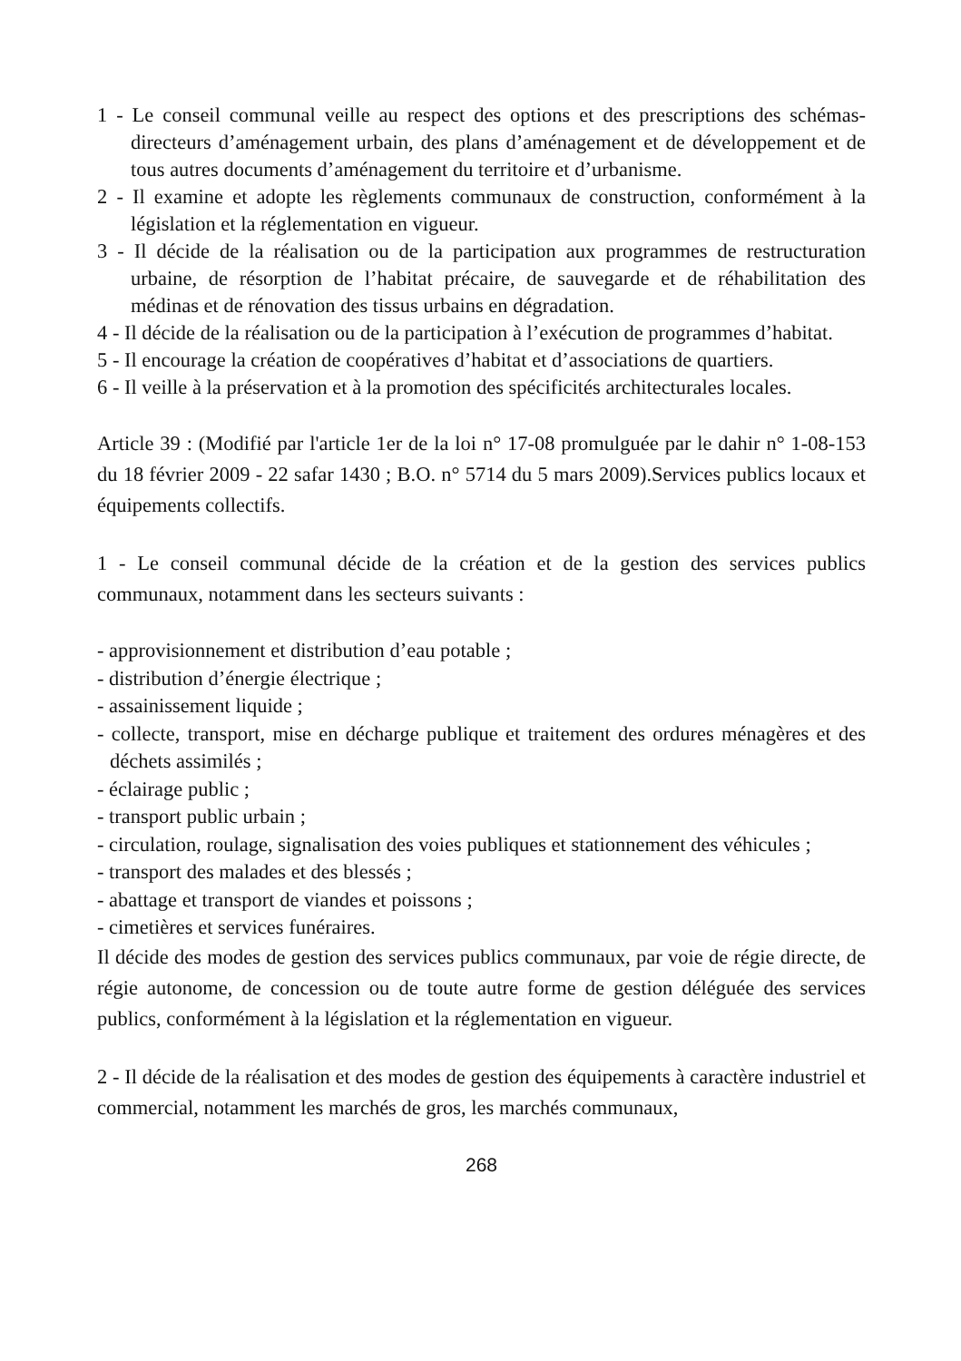1 - Le conseil communal veille au respect des options et des prescriptions des schémas-directeurs d’aménagement urbain, des plans d’aménagement et de développement et de tous autres documents d’aménagement du territoire et d’urbanisme.
2 - Il examine et adopte les règlements communaux de construction, conformément à la législation et la réglementation en vigueur.
3 - Il décide de la réalisation ou de la participation aux programmes de restructuration urbaine, de résorption de l’habitat précaire, de sauvegarde et de réhabilitation des médinas et de rénovation des tissus urbains en dégradation.
4 - Il décide de la réalisation ou de la participation à l’exécution de programmes d’habitat.
5 - Il encourage la création de coopératives d’habitat et d’associations de quartiers.
6 - Il veille à la préservation et à la promotion des spécificités architecturales locales.
Article 39 : (Modifié par l'article 1er de la loi n° 17-08 promulguée par le dahir n° 1-08-153 du 18 février 2009 - 22 safar 1430 ; B.O. n° 5714 du 5 mars 2009).Services publics locaux et équipements collectifs.
1 - Le conseil communal décide de la création et de la gestion des services publics communaux, notamment dans les secteurs suivants :
- approvisionnement et distribution d’eau potable ;
- distribution d’énergie électrique ;
- assainissement liquide ;
- collecte, transport, mise en décharge publique et traitement des ordures ménagères et des déchets assimilés ;
- éclairage public ;
- transport public urbain ;
- circulation, roulage, signalisation des voies publiques et stationnement des véhicules ;
- transport des malades et des blessés ;
- abattage et transport de viandes et poissons ;
- cimetières et services funéraires.
Il décide des modes de gestion des services publics communaux, par voie de régie directe, de régie autonome, de concession ou de toute autre forme de gestion déléguée des services publics, conformément à la législation et la réglementation en vigueur.
2 - Il décide de la réalisation et des modes de gestion des équipements à caractère industriel et commercial, notamment les marchés de gros, les marchés communaux,
268